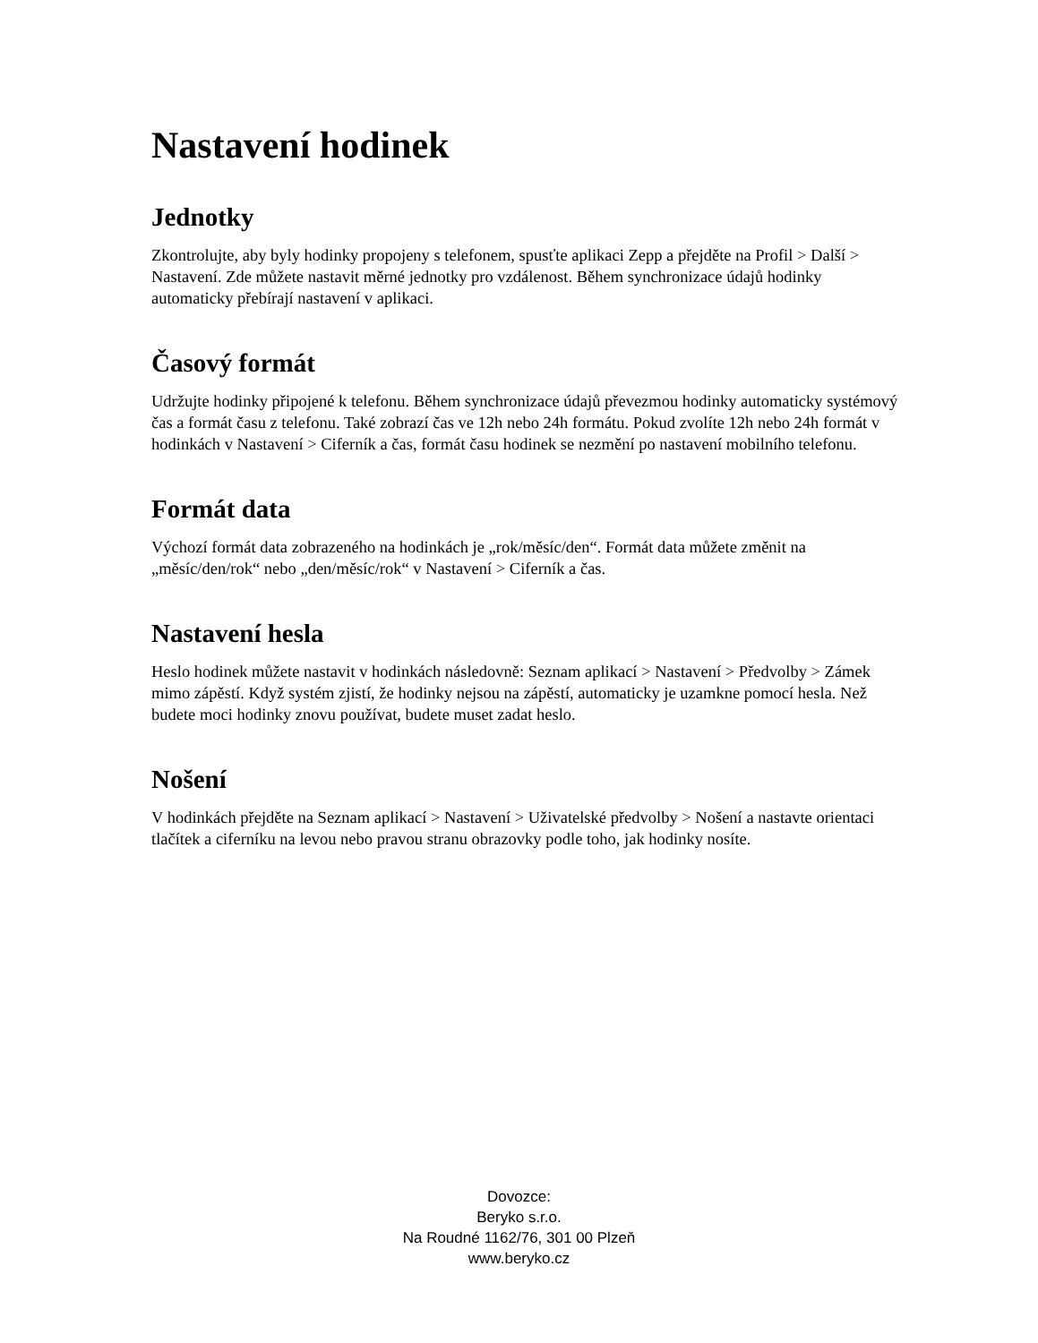Nastavení hodinek
Jednotky
Zkontrolujte, aby byly hodinky propojeny s telefonem, spusťte aplikaci Zepp a přejděte na Profil > Další > Nastavení. Zde můžete nastavit měrné jednotky pro vzdálenost. Během synchronizace údajů hodinky automaticky přebírají nastavení v aplikaci.
Časový formát
Udržujte hodinky připojené k telefonu. Během synchronizace údajů převezmou hodinky automaticky systémový čas a formát času z telefonu. Také zobrazí čas ve 12h nebo 24h formátu. Pokud zvolíte 12h nebo 24h formát v hodinkách v Nastavení > Ciferník a čas, formát času hodinek se nezmění po nastavení mobilního telefonu.
Formát data
Výchozí formát data zobrazeného na hodinkách je „rok/měsíc/den“. Formát data můžete změnit na „měsíc/den/rok“ nebo „den/měsíc/rok“ v Nastavení > Ciferník a čas.
Nastavení hesla
Heslo hodinek můžete nastavit v hodinkách následovně: Seznam aplikací > Nastavení > Předvolby > Zámek mimo zápěstí. Když systém zjistí, že hodinky nejsou na zápěstí, automaticky je uzamkne pomocí hesla. Než budete moci hodinky znovu používat, budete muset zadat heslo.
Nošení
V hodinkách přejděte na Seznam aplikací > Nastavení > Uživatelské předvolby > Nošení a nastavte orientaci tlačítek a ciferníku na levou nebo pravou stranu obrazovky podle toho, jak hodinky nosíte.
Dovozce:
Beryko s.r.o.
Na Roudné 1162/76, 301 00 Plzeň
www.beryko.cz